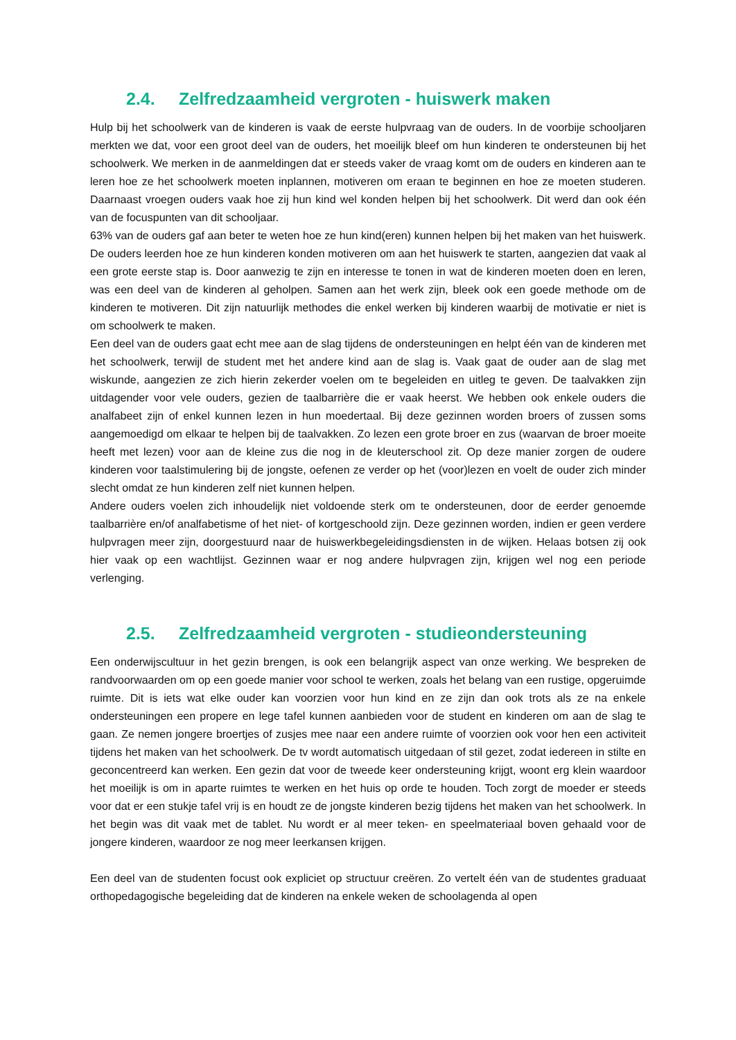2.4. Zelfredzaamheid vergroten - huiswerk maken
Hulp bij het schoolwerk van de kinderen is vaak de eerste hulpvraag van de ouders. In de voorbije schooljaren merkten we dat, voor een groot deel van de ouders, het moeilijk bleef om hun kinderen te ondersteunen bij het schoolwerk. We merken in de aanmeldingen dat er steeds vaker de vraag komt om de ouders en kinderen aan te leren hoe ze het schoolwerk moeten inplannen, motiveren om eraan te beginnen en hoe ze moeten studeren. Daarnaast vroegen ouders vaak hoe zij hun kind wel konden helpen bij het schoolwerk. Dit werd dan ook één van de focuspunten van dit schooljaar.
63% van de ouders gaf aan beter te weten hoe ze hun kind(eren) kunnen helpen bij het maken van het huiswerk. De ouders leerden hoe ze hun kinderen konden motiveren om aan het huiswerk te starten, aangezien dat vaak al een grote eerste stap is. Door aanwezig te zijn en interesse te tonen in wat de kinderen moeten doen en leren, was een deel van de kinderen al geholpen. Samen aan het werk zijn, bleek ook een goede methode om de kinderen te motiveren. Dit zijn natuurlijk methodes die enkel werken bij kinderen waarbij de motivatie er niet is om schoolwerk te maken.
Een deel van de ouders gaat echt mee aan de slag tijdens de ondersteuningen en helpt één van de kinderen met het schoolwerk, terwijl de student met het andere kind aan de slag is. Vaak gaat de ouder aan de slag met wiskunde, aangezien ze zich hierin zekerder voelen om te begeleiden en uitleg te geven. De taalvakken zijn uitdagender voor vele ouders, gezien de taalbarrière die er vaak heerst. We hebben ook enkele ouders die analfabeet zijn of enkel kunnen lezen in hun moedertaal. Bij deze gezinnen worden broers of zussen soms aangemoedigd om elkaar te helpen bij de taalvakken. Zo lezen een grote broer en zus (waarvan de broer moeite heeft met lezen) voor aan de kleine zus die nog in de kleuterschool zit. Op deze manier zorgen de oudere kinderen voor taalstimulering bij de jongste, oefenen ze verder op het (voor)lezen en voelt de ouder zich minder slecht omdat ze hun kinderen zelf niet kunnen helpen.
Andere ouders voelen zich inhoudelijk niet voldoende sterk om te ondersteunen, door de eerder genoemde taalbarrière en/of analfabetisme of het niet- of kortgeschoold zijn. Deze gezinnen worden, indien er geen verdere hulpvragen meer zijn, doorgestuurd naar de huiswerkbegeleidingsdiensten in de wijken. Helaas botsen zij ook hier vaak op een wachtlijst. Gezinnen waar er nog andere hulpvragen zijn, krijgen wel nog een periode verlenging.
2.5. Zelfredzaamheid vergroten - studieondersteuning
Een onderwijscultuur in het gezin brengen, is ook een belangrijk aspect van onze werking. We bespreken de randvoorwaarden om op een goede manier voor school te werken, zoals het belang van een rustige, opgeruimde ruimte. Dit is iets wat elke ouder kan voorzien voor hun kind en ze zijn dan ook trots als ze na enkele ondersteuningen een propere en lege tafel kunnen aanbieden voor de student en kinderen om aan de slag te gaan. Ze nemen jongere broertjes of zusjes mee naar een andere ruimte of voorzien ook voor hen een activiteit tijdens het maken van het schoolwerk. De tv wordt automatisch uitgedaan of stil gezet, zodat iedereen in stilte en geconcentreerd kan werken. Een gezin dat voor de tweede keer ondersteuning krijgt, woont erg klein waardoor het moeilijk is om in aparte ruimtes te werken en het huis op orde te houden. Toch zorgt de moeder er steeds voor dat er een stukje tafel vrij is en houdt ze de jongste kinderen bezig tijdens het maken van het schoolwerk. In het begin was dit vaak met de tablet. Nu wordt er al meer teken- en speelmateriaal boven gehaald voor de jongere kinderen, waardoor ze nog meer leerkansen krijgen.
Een deel van de studenten focust ook expliciet op structuur creëren. Zo vertelt één van de studentes graduaat orthopedagogische begeleiding dat de kinderen na enkele weken de schoolagenda al open